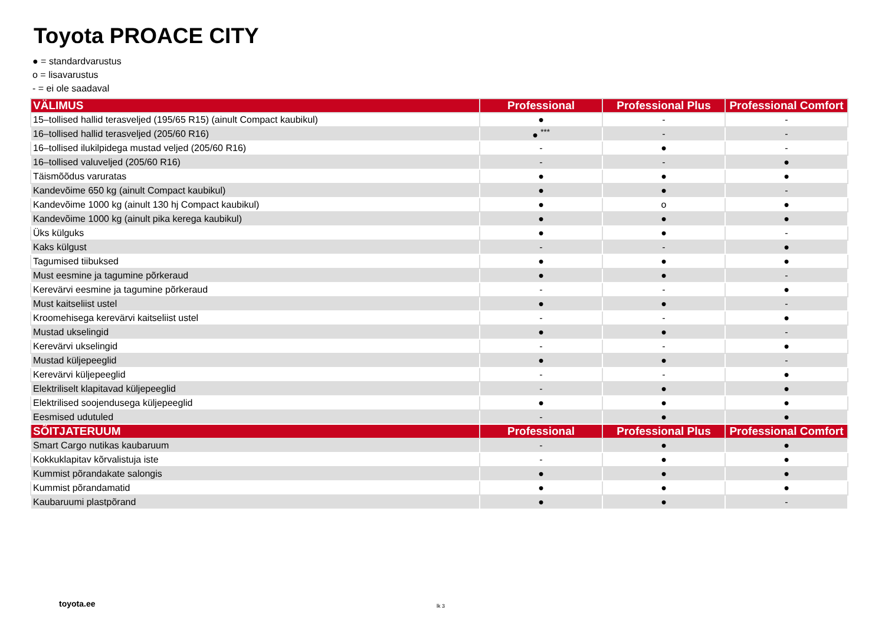Toyota PROACE CITY
● = standardvarustus
o = lisavarustus
- = ei ole saadaval
| VÄLIMUS | Professional | Professional Plus | Professional Comfort |
| --- | --- | --- | --- |
| 15–tollised hallid terasveljed (195/65 R15) (ainult Compact kaubikul) | ● | - | - |
| 16–tollised hallid terasveljed (205/60 R16) | ● <sup>***</sup> | - | - |
| 16–tollised ilukilpidega mustad veljed (205/60 R16) | - | ● | - |
| 16–tollised valuveljed (205/60 R16) | - | - | ● |
| Täismõõdus varuratas | ● | ● | ● |
| Kandevõime 650 kg (ainult Compact kaubikul) | ● | ● | - |
| Kandevõime 1000 kg (ainult 130 hj Compact kaubikul) | ● | o | ● |
| Kandevõime 1000 kg (ainult pika kerega kaubikul) | ● | ● | ● |
| Üks külguks | ● | ● | - |
| Kaks külgust | - | - | ● |
| Tagumised tiibuksed | ● | ● | ● |
| Must eesmine ja tagumine põrkeraud | ● | ● | - |
| Kerevärvi eesmine ja tagumine põrkeraud | - | - | ● |
| Must kaitseliist ustel | ● | ● | - |
| Kroomehisega kerevärvi kaitseliist ustel | - | - | ● |
| Mustad ukselingid | ● | ● | - |
| Kerevärvi ukselingid | - | - | ● |
| Mustad küljepeeglid | ● | ● | - |
| Kerevärvi küljepeeglid | - | - | ● |
| Elektriliselt klapitavad küljepeeglid | - | ● | ● |
| Elektrilised soojendusega küljepeeglid | ● | ● | ● |
| Eesmised udutuled | - | ● | ● |
| SÕITJATERUUM | Professional | Professional Plus | Professional Comfort |
| Smart Cargo nutikas kaubaruum | - | ● | ● |
| Kokkuklapitav kõrvalistuja iste | - | ● | ● |
| Kummist põrandakate salongis | ● | ● | ● |
| Kummist põrandamatid | ● | ● | ● |
| Kaubaruumi plastpõrand | ● | ● | - |
toyota.ee lk 3